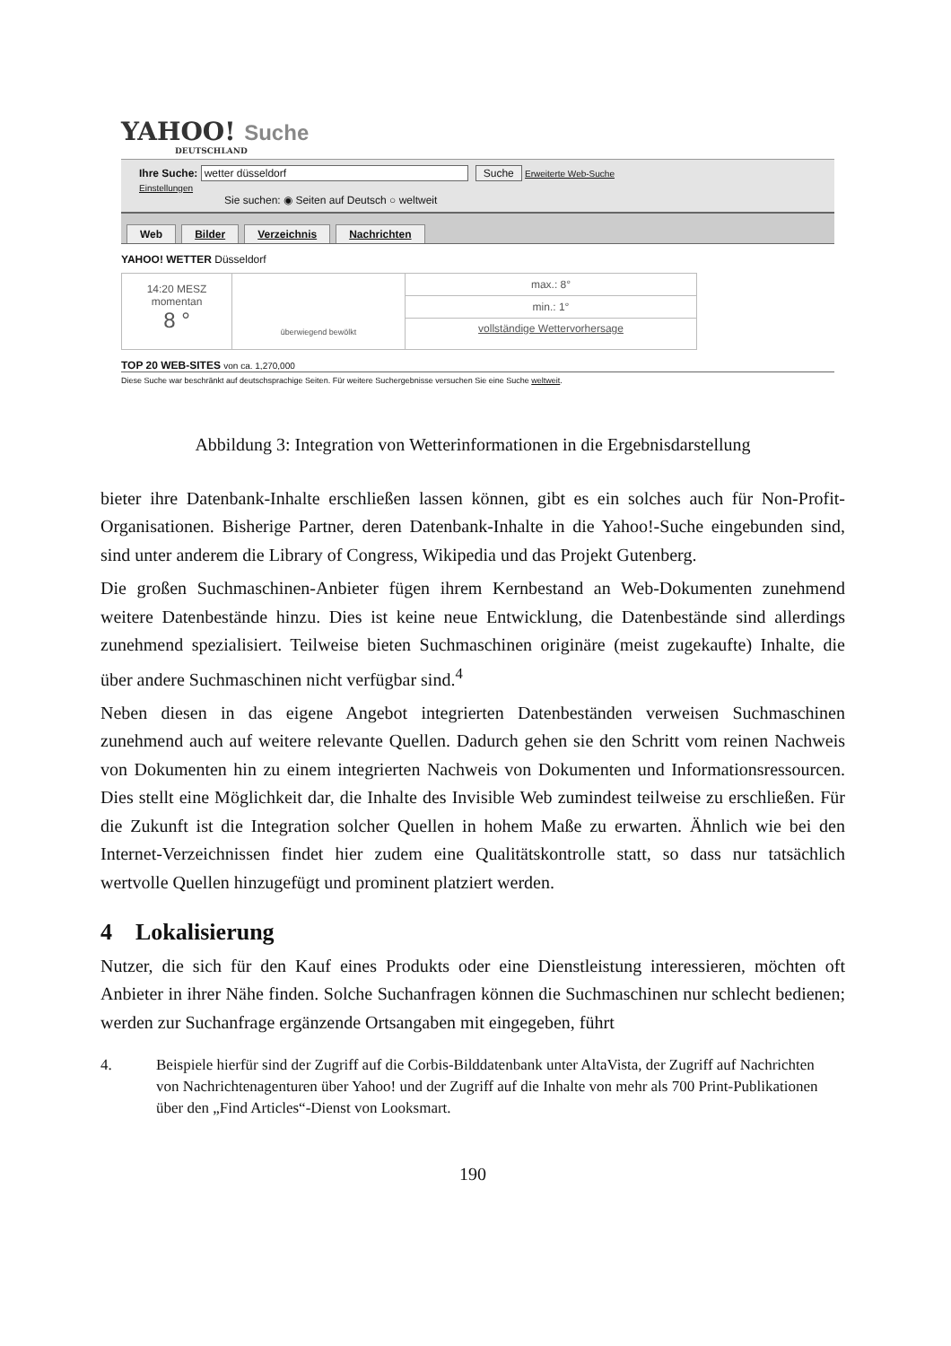YAHOO! Suche
DEUTSCHLAND
Ihre Suche: wetter düsseldorf Suche Erweiterte Web-Suche
Einstellungen
Sie suchen: ◉ Seiten auf Deutsch ○ weltweit
Web Bilder Verzeichnis Nachrichten
YAHOO! WETTER Düsseldorf
14:20 MESZ
momentan
8 °
überwiegend bewölkt
max.: 8°
min.: 1°
vollständige Wettervorhersage
TOP 20 WEB-SITES von ca. 1,270,000
Diese Suche war beschränkt auf deutschsprachige Seiten. Für weitere Suchergebnisse versuchen Sie eine Suche weltweit.
Abbildung 3: Integration von Wetterinformationen in die Ergebnisdarstellung
bieter ihre Datenbank-Inhalte erschließen lassen können, gibt es ein solches auch für Non-Profit-Organisationen. Bisherige Partner, deren Datenbank-Inhalte in die Yahoo!-Suche eingebunden sind, sind unter anderem die Library of Congress, Wikipedia und das Projekt Gutenberg.
Die großen Suchmaschinen-Anbieter fügen ihrem Kernbestand an Web-Dokumenten zunehmend weitere Datenbestände hinzu. Dies ist keine neue Entwicklung, die Datenbestände sind allerdings zunehmend spezialisiert. Teilweise bieten Suchmaschinen originäre (meist zugekaufte) Inhalte, die über andere Suchmaschinen nicht verfügbar sind.<sup>4</sup>
Neben diesen in das eigene Angebot integrierten Datenbeständen verweisen Suchmaschinen zunehmend auch auf weitere relevante Quellen. Dadurch gehen sie den Schritt vom reinen Nachweis von Dokumenten hin zu einem integrierten Nachweis von Dokumenten und Informationsressourcen. Dies stellt eine Möglichkeit dar, die Inhalte des Invisible Web zumindest teilweise zu erschließen. Für die Zukunft ist die Integration solcher Quellen in hohem Maße zu erwarten. Ähnlich wie bei den Internet-Verzeichnissen findet hier zudem eine Qualitätskontrolle statt, so dass nur tatsächlich wertvolle Quellen hinzugefügt und prominent platziert werden.
4 Lokalisierung
Nutzer, die sich für den Kauf eines Produkts oder eine Dienstleistung interessieren, möchten oft Anbieter in ihrer Nähe finden. Solche Suchanfragen können die Suchmaschinen nur schlecht bedienen; werden zur Suchanfrage ergänzende Ortsangaben mit eingegeben, führt
4. Beispiele hierfür sind der Zugriff auf die Corbis-Bilddatenbank unter AltaVista, der Zugriff auf Nachrichten von Nachrichtenagenturen über Yahoo! und der Zugriff auf die Inhalte von mehr als 700 Print-Publikationen über den „Find Articles“-Dienst von Looksmart.
190